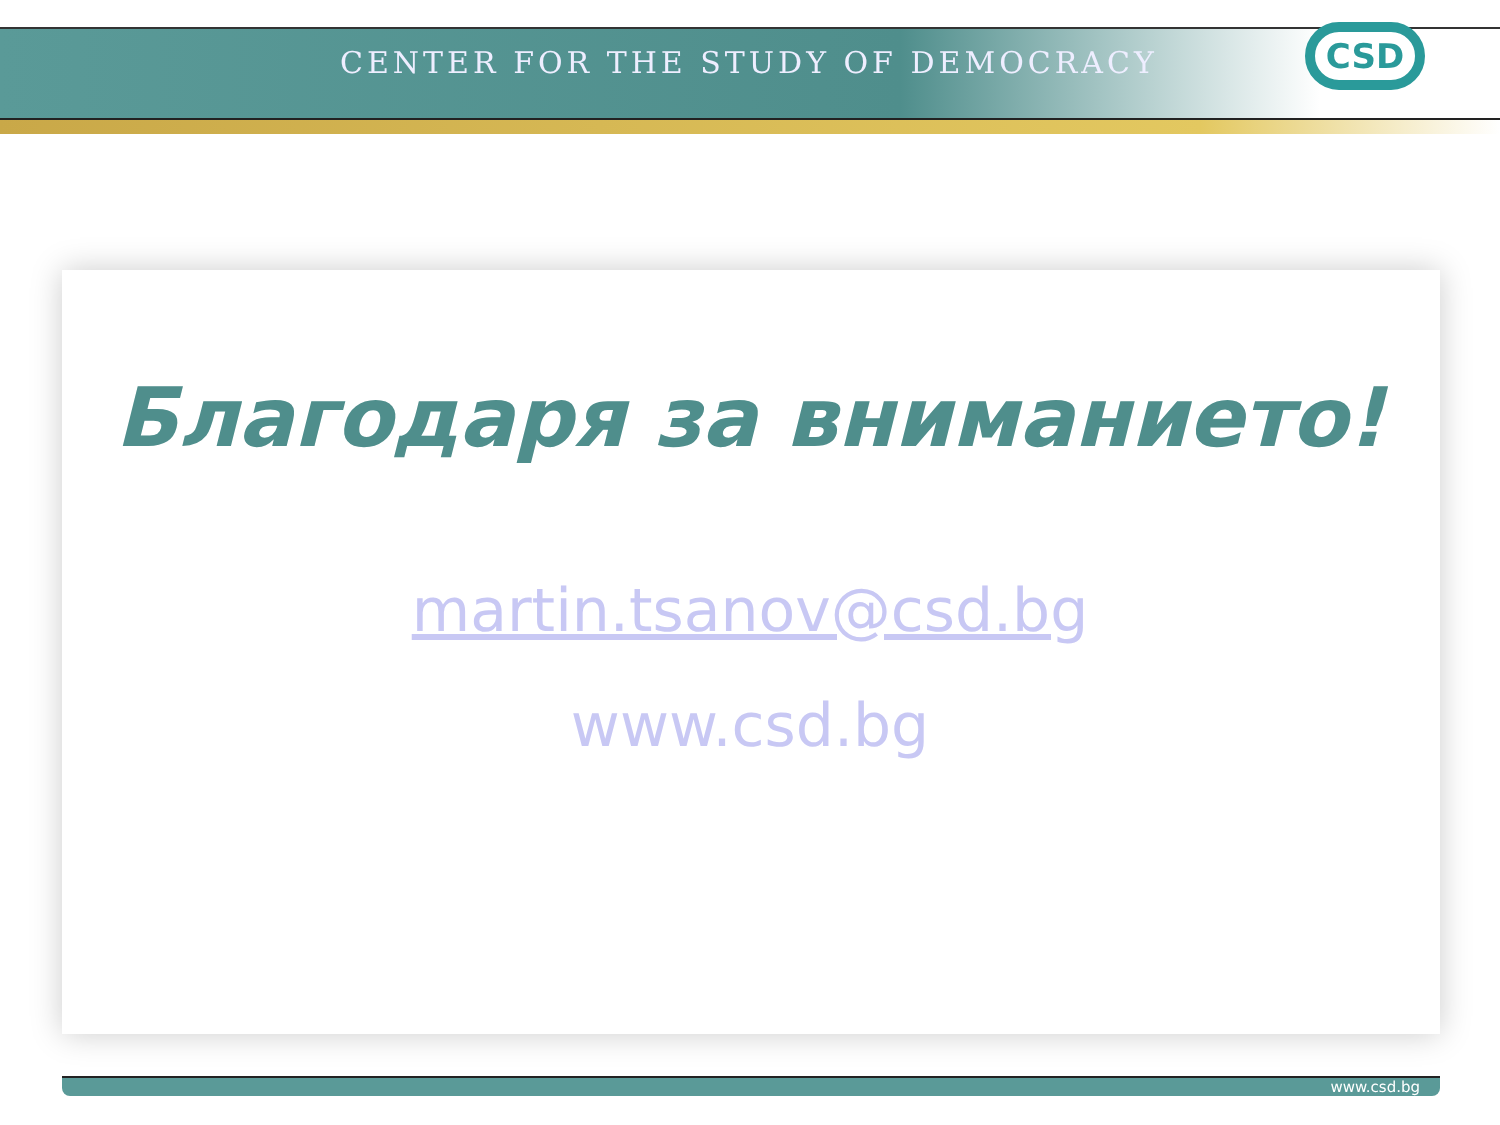CENTER FOR THE STUDY OF DEMOCRACY
CSD
Благодаря за вниманието!
martin.tsanov@csd.bg
www.csd.bg
www.csd.bg